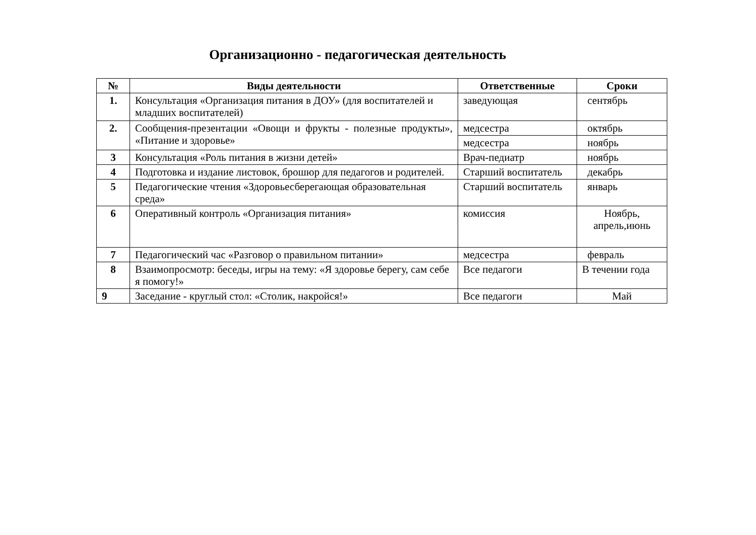Организационно - педагогическая деятельность
| № | Виды деятельности | Ответственные | Сроки |
| --- | --- | --- | --- |
| 1. | Консультация «Организация питания в ДОУ» (для воспитателей и младших воспитателей) | заведующая | сентябрь |
| 2. | Сообщения-презентации «Овощи и фрукты - полезные продукты», «Питание и здоровье» | медсестра | октябрь |
| | | медсестра | ноябрь |
| 3 | Консультация «Роль питания в жизни детей» | Врач-педиатр | ноябрь |
| 4 | Подготовка и издание листовок, брошюр для педагогов и родителей. | Старший воспитатель | декабрь |
| 5 | Педагогические чтения «Здоровьесберегающая образовательная среда» | Старший воспитатель | январь |
| 6 | Оперативный контроль «Организация питания» | комиссия | Ноябрь, апрель,июнь |
| 7 | Педагогический час «Разговор о правильном питании» | медсестра | февраль |
| 8 | Взаимопросмотр: беседы, игры на тему: «Я здоровье берегу, сам себе я помогу!» | Все педагоги | В течении года |
| 9 | Заседание - круглый стол: «Столик, накройся!» | Все педагоги | Май |